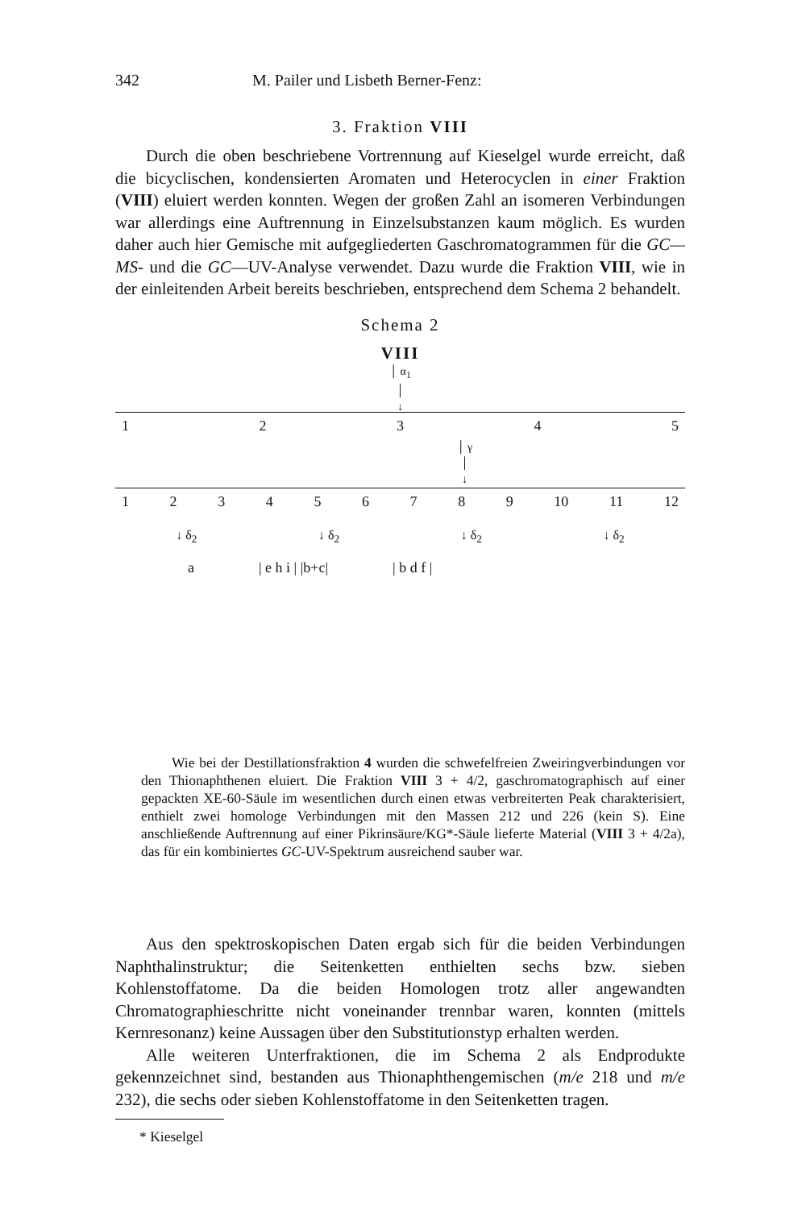342 M. Pailer und Lisbeth Berner-Fenz:
3. Fraktion VIII
Durch die oben beschriebene Vortrennung auf Kieselgel wurde erreicht, daß die bicyclischen, kondensierten Aromaten und Heterocyclen in einer Fraktion (VIII) eluiert werden konnten. Wegen der großen Zahl an isomeren Verbindungen war allerdings eine Auftrennung in Einzelsubstanzen kaum möglich. Es wurden daher auch hier Gemische mit aufgegliederten Gaschromatogrammen für die GC—MS- und die GC—UV-Analyse verwendet. Dazu wurde die Fraktion VIII, wie in der einleitenden Arbeit bereits beschrieben, entsprechend dem Schema 2 behandelt.
Schema 2
VIII
│ α<sub>1</sub>
│
↓
12345
│ γ
│
↓
123456789 10 11 12
↓ δ<sub>2</sub> ↓ δ<sub>2</sub> ↓ δ<sub>2</sub> ↓ δ<sub>2</sub>
a | e h i | |b+c| | b d f |
Wie bei der Destillationsfraktion 4 wurden die schwefelfreien Zweiringverbindungen vor den Thionaphthenen eluiert. Die Fraktion VIII 3 + 4/2, gaschromatographisch auf einer gepackten XE-60-Säule im wesentlichen durch einen etwas verbreiterten Peak charakterisiert, enthielt zwei homologe Verbindungen mit den Massen 212 und 226 (kein S). Eine anschließende Auftrennung auf einer Pikrinsäure/KG*-Säule lieferte Material (VIII 3 + 4/2a), das für ein kombiniertes GC-UV-Spektrum ausreichend sauber war.
Aus den spektroskopischen Daten ergab sich für die beiden Verbindungen Naphthalinstruktur; die Seitenketten enthielten sechs bzw. sieben Kohlenstoffatome. Da die beiden Homologen trotz aller angewandten Chromatographieschritte nicht voneinander trennbar waren, konnten (mittels Kernresonanz) keine Aussagen über den Substitutionstyp erhalten werden.
Alle weiteren Unterfraktionen, die im Schema 2 als Endprodukte gekennzeichnet sind, bestanden aus Thionaphthengemischen (m/e 218 und m/e 232), die sechs oder sieben Kohlenstoffatome in den Seitenketten tragen.
* Kieselgel